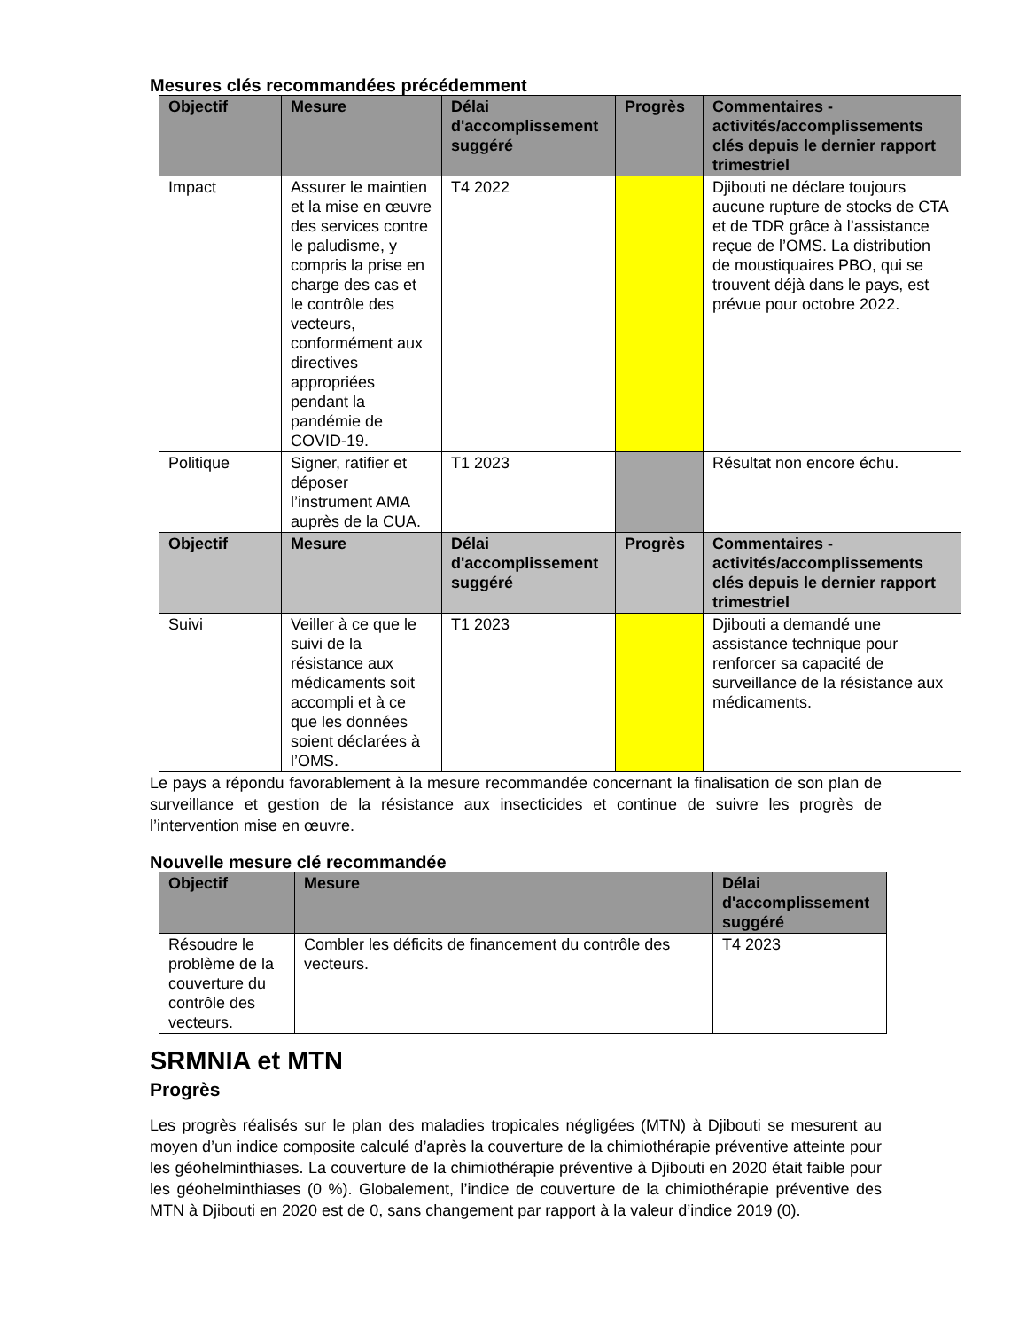Mesures clés recommandées précédemment
| Objectif | Mesure | Délai d'accomplissement suggéré | Progrès | Commentaires - activités/accomplissements clés depuis le dernier rapport trimestriel |
| --- | --- | --- | --- | --- |
| Impact | Assurer le maintien et la mise en œuvre des services contre le paludisme, y compris la prise en charge des cas et le contrôle des vecteurs, conformément aux directives appropriées pendant la pandémie de COVID-19. | T4 2022 | | Djibouti ne déclare toujours aucune rupture de stocks de CTA et de TDR grâce à l’assistance reçue de l’OMS. La distribution de moustiquaires PBO, qui se trouvent déjà dans le pays, est prévue pour octobre 2022. |
| Politique | Signer, ratifier et déposer l’instrument AMA auprès de la CUA. | T1 2023 | | Résultat non encore échu. |
| Objectif | Mesure | Délai d'accomplissement suggéré | Progrès | Commentaires - activités/accomplissements clés depuis le dernier rapport trimestriel |
| Suivi | Veiller à ce que le suivi de la résistance aux médicaments soit accompli et à ce que les données soient déclarées à l’OMS. | T1 2023 | | Djibouti a demandé une assistance technique pour renforcer sa capacité de surveillance de la résistance aux médicaments. |
Le pays a répondu favorablement à la mesure recommandée concernant la finalisation de son plan de surveillance et gestion de la résistance aux insecticides et continue de suivre les progrès de l’intervention mise en œuvre.
Nouvelle mesure clé recommandée
| Objectif | Mesure | Délai d'accomplissement suggéré |
| --- | --- | --- |
| Résoudre le problème de la couverture du contrôle des vecteurs. | Combler les déficits de financement du contrôle des vecteurs. | T4 2023 |
SRMNIA et MTN
Progrès
Les progrès réalisés sur le plan des maladies tropicales négligées (MTN) à Djibouti se mesurent au moyen d’un indice composite calculé d’après la couverture de la chimiothérapie préventive atteinte pour les géohelminthiases. La couverture de la chimiothérapie préventive à Djibouti en 2020 était faible pour les géohelminthiases (0 %). Globalement, l’indice de couverture de la chimiothérapie préventive des MTN à Djibouti en 2020 est de 0, sans changement par rapport à la valeur d’indice 2019 (0).